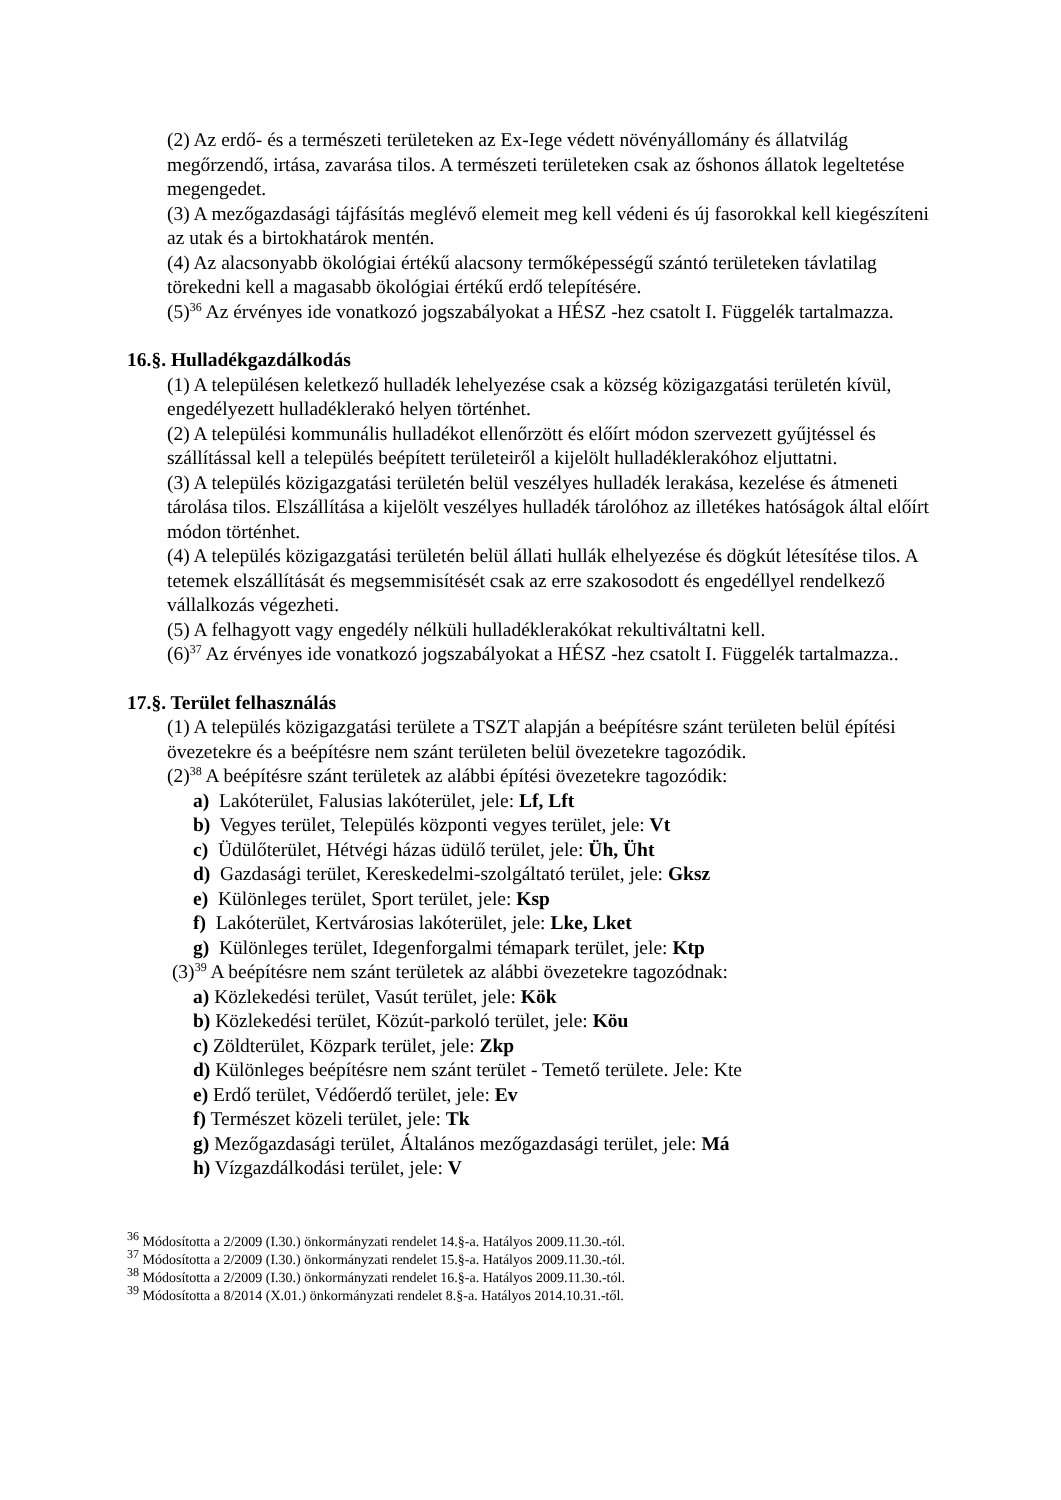(2) Az erdő- és a természeti területeken az Ex-Iege védett növényállomány és állatvilág megőrzendő, irtása, zavarása tilos. A természeti területeken csak az őshonos állatok legeltetése megengedet.
(3) A mezőgazdasági tájfásítás meglévő elemeit meg kell védeni és új fasorokkal kell kiegészíteni az utak és a birtokhatárok mentén.
(4) Az alacsonyabb ökológiai értékű alacsony termőképességű szántó területeken távlatilag törekedni kell a magasabb ökológiai értékű erdő telepítésére.
(5)<sup>36</sup> Az érvényes ide vonatkozó jogszabályokat a HÉSZ -hez csatolt I. Függelék tartalmazza.
16.§. Hulladékgazdálkodás
(1) A településen keletkező hulladék lehelyezése csak a község közigazgatási területén kívül, engedélyezett hulladéklerakó helyen történhet.
(2) A települési kommunális hulladékot ellenőrzött és előírt módon szervezett gyűjtéssel és szállítással kell a település beépített területeiről a kijelölt hulladéklerakóhoz eljuttatni.
(3) A település közigazgatási területén belül veszélyes hulladék lerakása, kezelése és átmeneti tárolása tilos. Elszállítása a kijelölt veszélyes hulladék tárolóhoz az illetékes hatóságok által előírt módon történhet.
(4) A település közigazgatási területén belül állati hullák elhelyezése és dögkút létesítése tilos. A tetemek elszállítását és megsemmisítését csak az erre szakosodott és engedéllyel rendelkező vállalkozás végezheti.
(5) A felhagyott vagy engedély nélküli hulladéklerakókat rekultiváltatni kell.
(6)<sup>37</sup> Az érvényes ide vonatkozó jogszabályokat a HÉSZ -hez csatolt I. Függelék tartalmazza..
17.§. Terület felhasználás
(1) A település közigazgatási területe a TSZT alapján a beépítésre szánt területen belül építési övezetekre és a beépítésre nem szánt területen belül övezetekre tagozódik.
(2)<sup>38</sup> A beépítésre szánt területek az alábbi építési övezetekre tagozódik:
a) Lakóterület, Falusias lakóterület, jele: Lf, Lft
b) Vegyes terület, Település központi vegyes terület, jele: Vt
c) Üdülőterület, Hétvégi házas üdülő terület, jele: Üh, Üht
d) Gazdasági terület, Kereskedelmi-szolgáltató terület, jele: Gksz
e) Különleges terület, Sport terület, jele: Ksp
f) Lakóterület, Kertvárosias lakóterület, jele: Lke, Lket
g) Különleges terület, Idegenforgalmi témapark terület, jele: Ktp
(3)<sup>39</sup> A beépítésre nem szánt területek az alábbi övezetekre tagozódnak:
a) Közlekedési terület, Vasút terület, jele: Kök
b) Közlekedési terület, Közút-parkoló terület, jele: Köu
c) Zöldterület, Közpark terület, jele: Zkp
d) Különleges beépítésre nem szánt terület - Temető területe. Jele: Kte
e) Erdő terület, Védőerdő terület, jele: Ev
f) Természet közeli terület, jele: Tk
g) Mezőgazdasági terület, Általános mezőgazdasági terület, jele: Má
h) Vízgazdálkodási terület, jele: V
<sup>36</sup> Módosította a 2/2009 (I.30.) önkormányzati rendelet 14.§-a. Hatályos 2009.11.30.-tól.
<sup>37</sup> Módosította a 2/2009 (I.30.) önkormányzati rendelet 15.§-a. Hatályos 2009.11.30.-tól.
<sup>38</sup> Módosította a 2/2009 (I.30.) önkormányzati rendelet 16.§-a. Hatályos 2009.11.30.-tól.
<sup>39</sup> Módosította a 8/2014 (X.01.) önkormányzati rendelet 8.§-a. Hatályos 2014.10.31.-től.